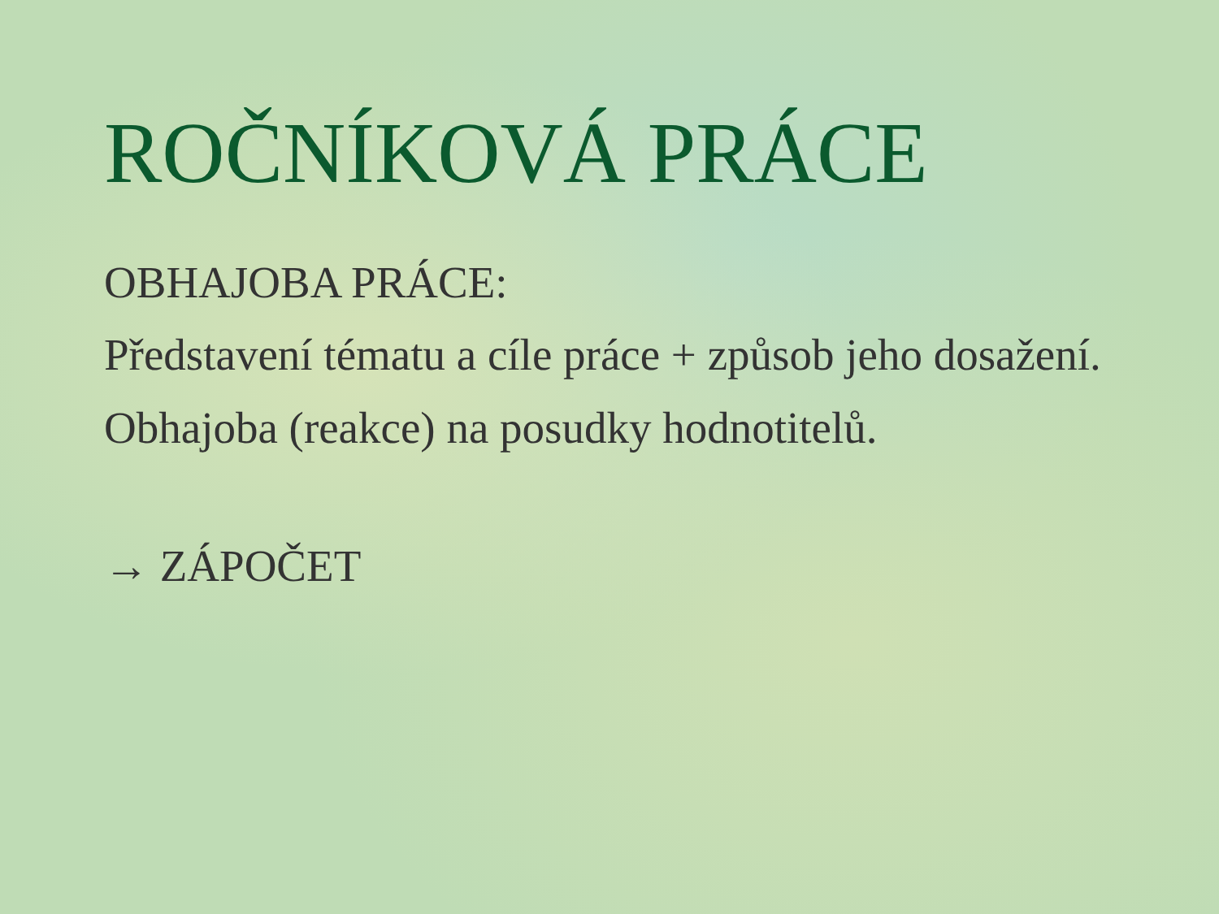ROČNÍKOVÁ PRÁCE
OBHAJOBA PRÁCE:
Představení tématu a cíle práce + způsob jeho dosažení.
Obhajoba (reakce) na posudky hodnotitelů.
→ ZÁPOČET